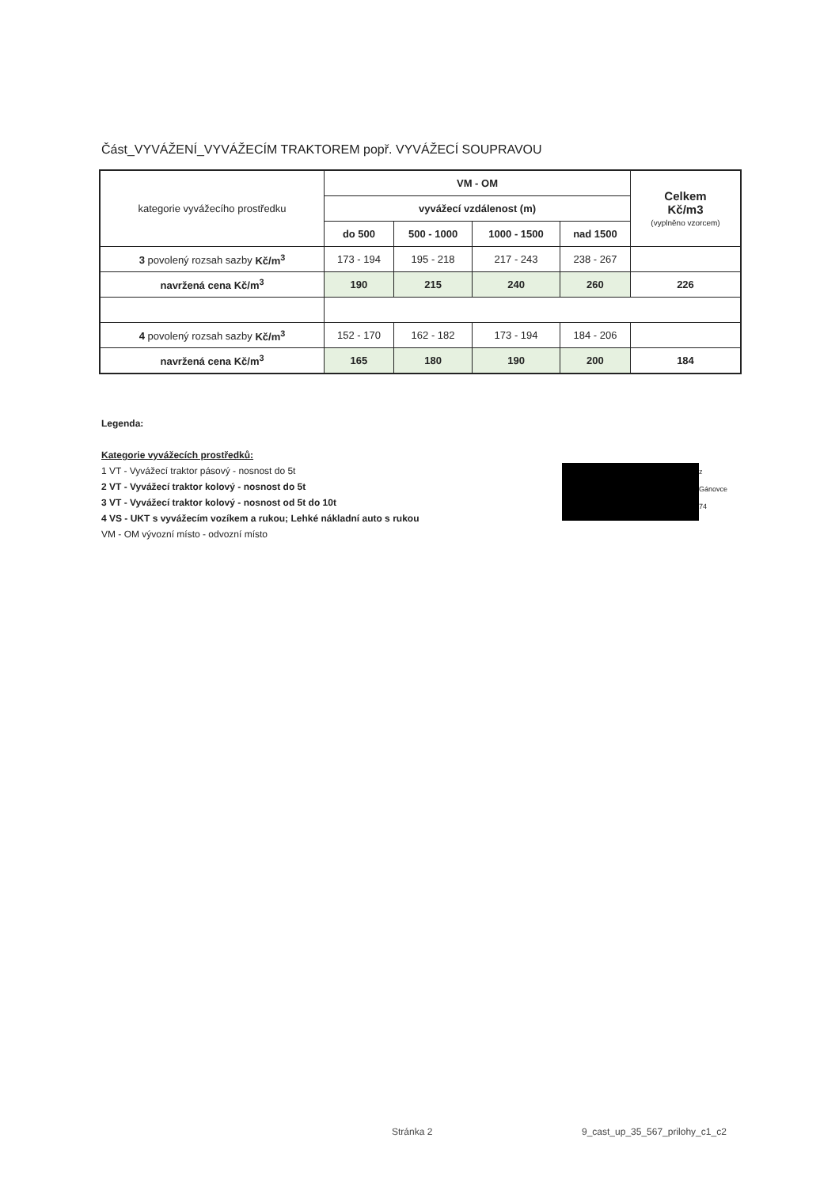Část_VYVÁŽENÍ_VYVÁŽECÍM TRAKTOREM popř. VYVÁŽECÍ SOUPRAVOU
| kategorie vyvážecího prostředku | VM - OM | | | | Celkem Kč/m3 (vyplněno vzorcem) |
| --- | --- | --- | --- | --- | --- |
| | vyvážecí vzdálenost (m) | | | | |
| | do 500 | 500 - 1000 | 1000 - 1500 | nad 1500 | |
| 3 povolený rozsah sazby Kč/m<sup>3</sup> | 173 - 194 | 195 - 218 | 217 - 243 | 238 - 267 | |
| navržená cena Kč/m<sup>3</sup> | 190 | 215 | 240 | 260 | 226 |
| 4 povolený rozsah sazby Kč/m<sup>3</sup> | 152 - 170 | 162 - 182 | 173 - 194 | 184 - 206 | |
| navržená cena Kč/m<sup>3</sup> | 165 | 180 | 190 | 200 | 184 |
Legenda:
Kategorie vyvážecích prostředků:
1 VT - Vyvážecí traktor pásový - nosnost do 5t
2 VT - Vyvážecí traktor kolový - nosnost do 5t
3 VT - Vyvážecí traktor kolový - nosnost od 5t do 10t
4 VS - UKT s vyvážecím vozíkem a rukou; Lehké nákladní auto s rukou
VM - OM vývozní místo - odvozní místo
z
Gánovce
74
Stránka 2 9_cast_up_35_567_prilohy_c1_c2